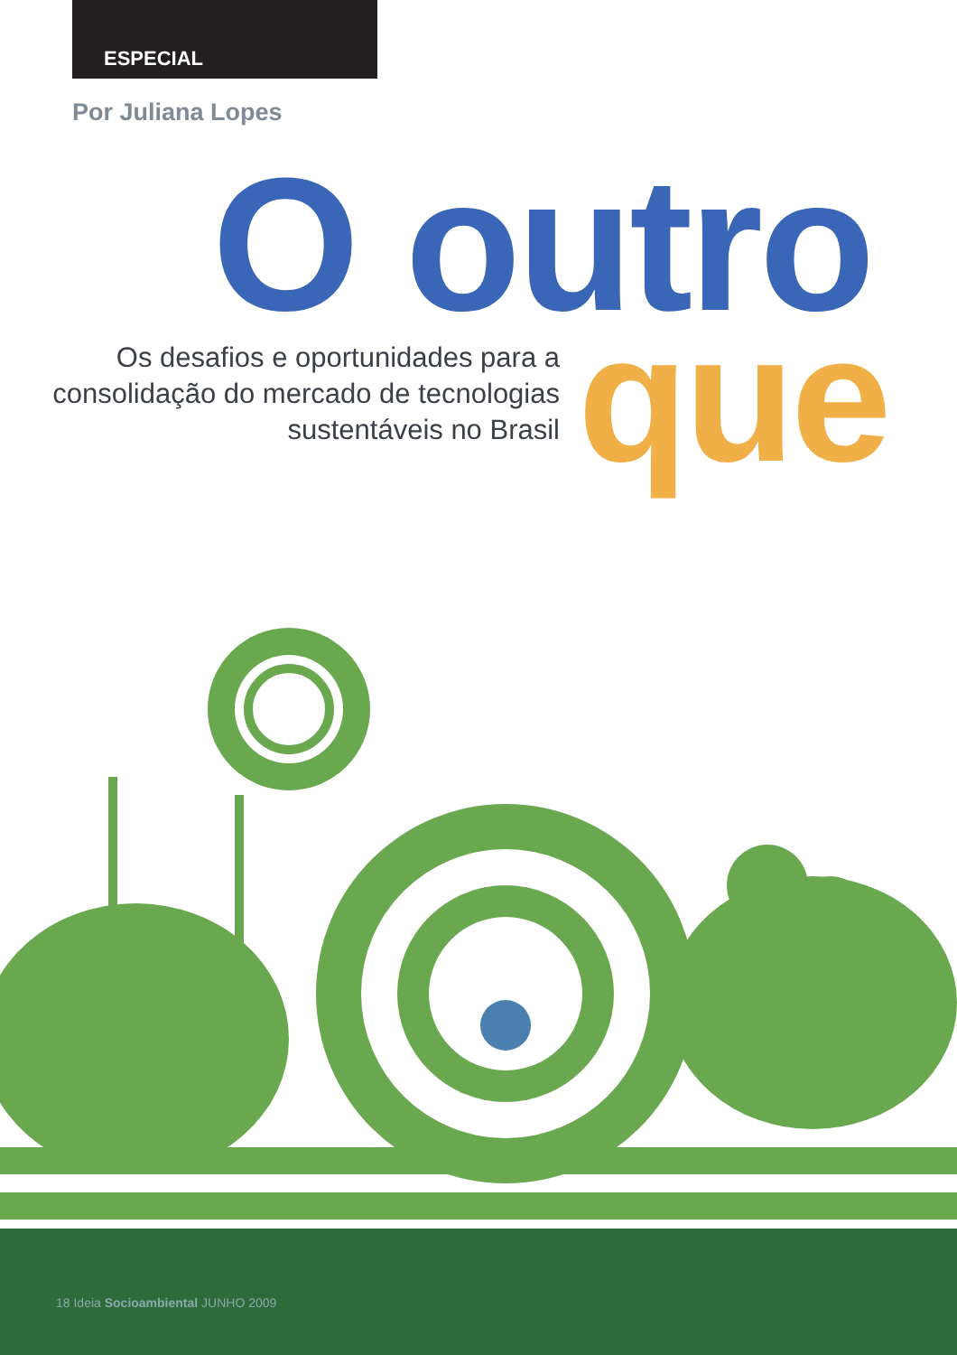ESPECIAL
Por Juliana Lopes
O outro
Os desafios e oportunidades para a consolidação do mercado de tecnologias sustentáveis no Brasil
que
18 Ideia Socioambiental JUNHO 2009